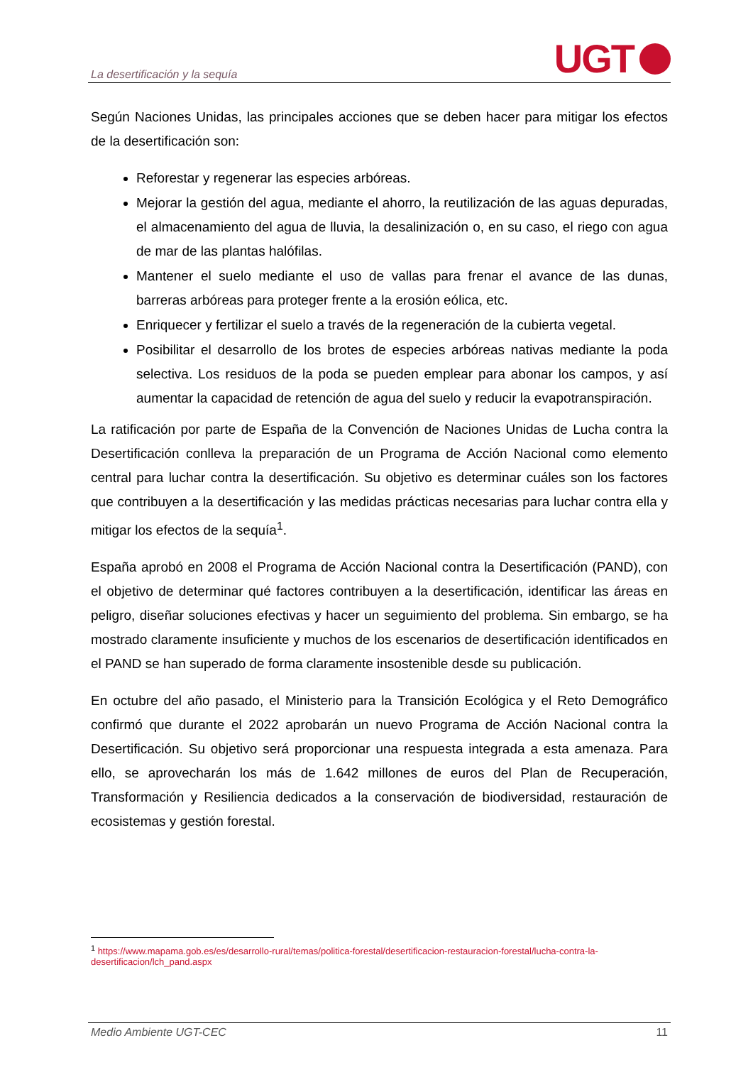La desertificación y la sequía
UGT
Según Naciones Unidas, las principales acciones que se deben hacer para mitigar los efectos de la desertificación son:
Reforestar y regenerar las especies arbóreas.
Mejorar la gestión del agua, mediante el ahorro, la reutilización de las aguas depuradas, el almacenamiento del agua de lluvia, la desalinización o, en su caso, el riego con agua de mar de las plantas halófilas.
Mantener el suelo mediante el uso de vallas para frenar el avance de las dunas, barreras arbóreas para proteger frente a la erosión eólica, etc.
Enriquecer y fertilizar el suelo a través de la regeneración de la cubierta vegetal.
Posibilitar el desarrollo de los brotes de especies arbóreas nativas mediante la poda selectiva. Los residuos de la poda se pueden emplear para abonar los campos, y así aumentar la capacidad de retención de agua del suelo y reducir la evapotranspiración.
La ratificación por parte de España de la Convención de Naciones Unidas de Lucha contra la Desertificación conlleva la preparación de un Programa de Acción Nacional como elemento central para luchar contra la desertificación. Su objetivo es determinar cuáles son los factores que contribuyen a la desertificación y las medidas prácticas necesarias para luchar contra ella y mitigar los efectos de la sequía<sup>1</sup>.
España aprobó en 2008 el Programa de Acción Nacional contra la Desertificación (PAND), con el objetivo de determinar qué factores contribuyen a la desertificación, identificar las áreas en peligro, diseñar soluciones efectivas y hacer un seguimiento del problema. Sin embargo, se ha mostrado claramente insuficiente y muchos de los escenarios de desertificación identificados en el PAND se han superado de forma claramente insostenible desde su publicación.
En octubre del año pasado, el Ministerio para la Transición Ecológica y el Reto Demográfico confirmó que durante el 2022 aprobarán un nuevo Programa de Acción Nacional contra la Desertificación. Su objetivo será proporcionar una respuesta integrada a esta amenaza. Para ello, se aprovecharán los más de 1.642 millones de euros del Plan de Recuperación, Transformación y Resiliencia dedicados a la conservación de biodiversidad, restauración de ecosistemas y gestión forestal.
<sup>1</sup> https://www.mapama.gob.es/es/desarrollo-rural/temas/politica-forestal/desertificacion-restauracion-forestal/lucha-contra-la-desertificacion/lch_pand.aspx
Medio Ambiente UGT-CEC 11